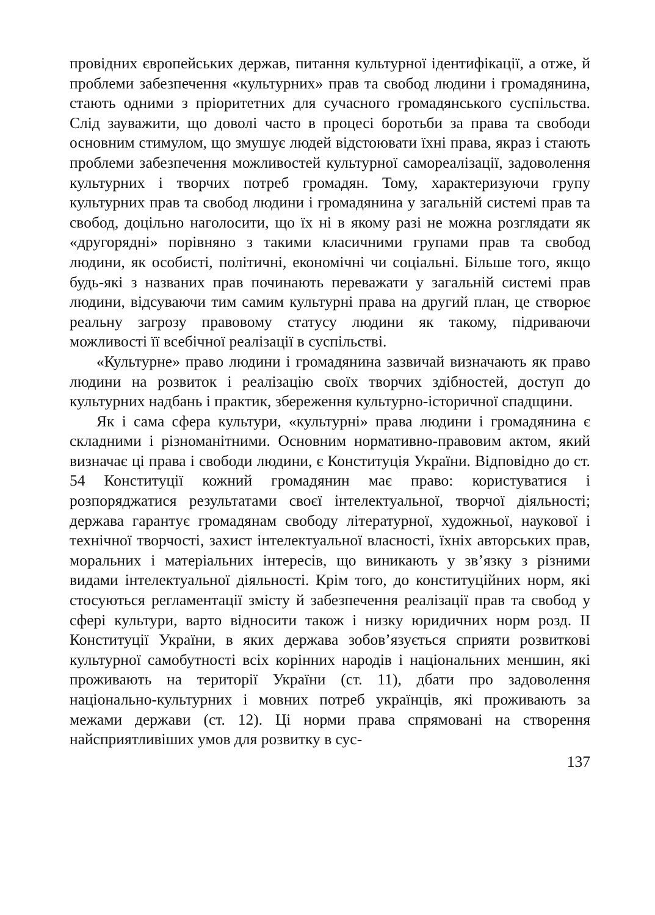провідних європейських держав, питання культурної ідентифікації, а отже, й проблеми забезпечення «культурних» прав та свобод людини і громадянина, стають одними з пріоритетних для сучасного громадянського суспільства. Слід зауважити, що доволі часто в процесі боротьби за права та свободи основним стимулом, що змушує людей відстоювати їхні права, якраз і стають проблеми забезпечення можливостей культурної самореалізації, задоволення культурних і творчих потреб громадян. Тому, характеризуючи групу культурних прав та свобод людини і громадянина у загальній системі прав та свобод, доцільно наголосити, що їх ні в якому разі не можна розглядати як «другорядні» порівняно з такими класичними групами прав та свобод людини, як особисті, політичні, економічні чи соціальні. Більше того, якщо будь-які з названих прав починають переважати у загальній системі прав людини, відсуваючи тим самим культурні права на другий план, це створює реальну загрозу правовому статусу людини як такому, підриваючи можливості її всебічної реалізації в суспільстві.
«Культурне» право людини і громадянина зазвичай визначають як право людини на розвиток і реалізацію своїх творчих здібностей, доступ до культурних надбань і практик, збереження культурно-історичної спадщини.
Як і сама сфера культури, «культурні» права людини і громадянина є складними і різноманітними. Основним нормативно-правовим актом, який визначає ці права і свободи людини, є Конституція України. Відповідно до ст. 54 Конституції кожний громадянин має право: користуватися і розпоряджатися результатами своєї інтелектуальної, творчої діяльності; держава гарантує громадянам свободу літературної, художньої, наукової і технічної творчості, захист інтелектуальної власності, їхніх авторських прав, моральних і матеріальних інтересів, що виникають у зв’язку з різними видами інтелектуальної діяльності. Крім того, до конституційних норм, які стосуються регламентації змісту й забезпечення реалізації прав та свобод у сфері культури, варто відносити також і низку юридичних норм розд. II Конституції України, в яких держава зобов’язується сприяти розвиткові культурної самобутності всіх корінних народів і національних меншин, які проживають на території України (ст. 11), дбати про задоволення національно-культурних і мовних потреб українців, які проживають за межами держави (ст. 12). Ці норми права спрямовані на створення найсприятливіших умов для розвитку в сус-
137